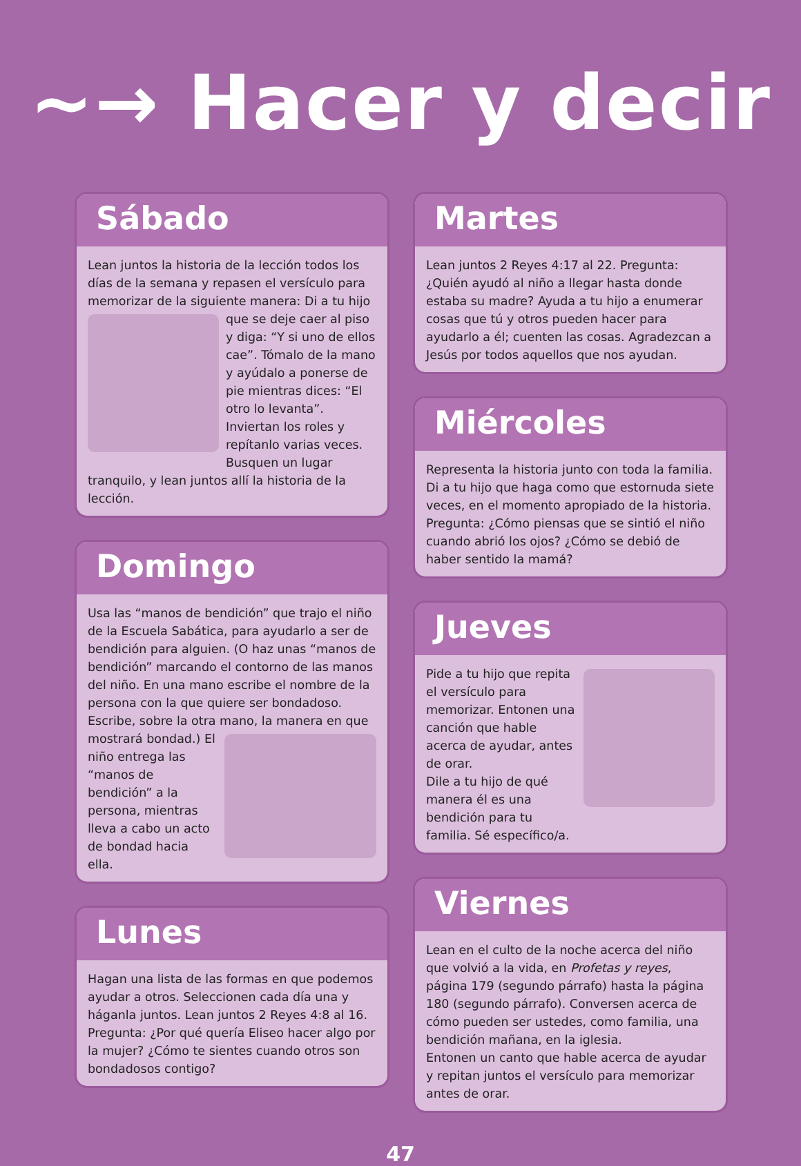~→ Hacer y decir
Sábado
Lean juntos la historia de la lección todos los días de la semana y repasen el versículo para memorizar de la siguiente manera: Di a tu hijo que se deje caer al piso y diga: “Y si uno de ellos cae”. Tómalo de la mano y ayúdalo a ponerse de pie mientras dices: “El otro lo levanta”. Inviertan los roles y repítanlo varias veces. Busquen un lugar tranquilo, y lean juntos allí la historia de la lección.
Domingo
Usa las “manos de bendición” que trajo el niño de la Escuela Sabática, para ayudarlo a ser de bendición para alguien. (O haz unas “manos de bendición” marcando el contorno de las manos del niño. En una mano escribe el nombre de la persona con la que quiere ser bondadoso. Escribe, sobre la otra mano, la manera en que mostrará bondad.) El niño entrega las “manos de bendición” a la persona, mientras lleva a cabo un acto de bondad hacia ella.
Lunes
Hagan una lista de las formas en que podemos ayudar a otros. Seleccionen cada día una y háganla juntos. Lean juntos 2 Reyes 4:8 al 16. Pregunta: ¿Por qué quería Eliseo hacer algo por la mujer? ¿Cómo te sientes cuando otros son bondadosos contigo?
Martes
Lean juntos 2 Reyes 4:17 al 22. Pregunta: ¿Quién ayudó al niño a llegar hasta donde estaba su madre? Ayuda a tu hijo a enumerar cosas que tú y otros pueden hacer para ayudarlo a él; cuenten las cosas. Agradezcan a Jesús por todos aquellos que nos ayudan.
Miércoles
Representa la historia junto con toda la familia. Di a tu hijo que haga como que estornuda siete veces, en el momento apropiado de la historia. Pregunta: ¿Cómo piensas que se sintió el niño cuando abrió los ojos? ¿Cómo se debió de haber sentido la mamá?
Jueves
Pide a tu hijo que repita el versículo para memorizar. Entonen una canción que hable acerca de ayudar, antes de orar.
Dile a tu hijo de qué manera él es una bendición para tu familia. Sé específico/a.
Viernes
Lean en el culto de la noche acerca del niño que volvió a la vida, en Profetas y reyes, página 179 (segundo párrafo) hasta la página 180 (segundo párrafo). Conversen acerca de cómo pueden ser ustedes, como familia, una bendición mañana, en la iglesia.
Entonen un canto que hable acerca de ayudar y repitan juntos el versículo para memorizar antes de orar.
47